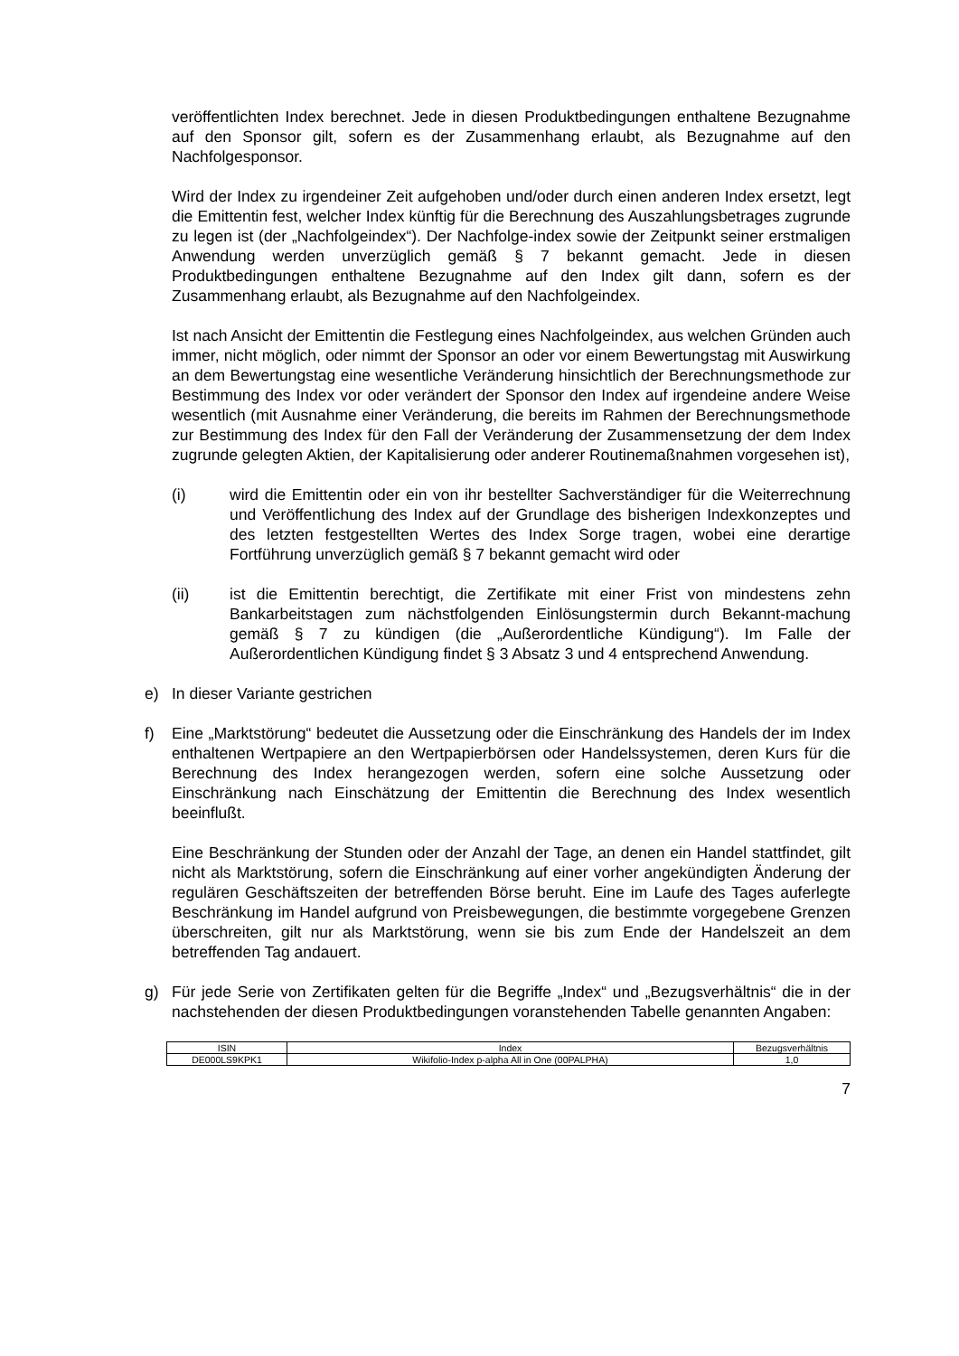veröffentlichten Index berechnet. Jede in diesen Produktbedingungen enthaltene Bezugnahme auf den Sponsor gilt, sofern es der Zusammenhang erlaubt, als Bezugnahme auf den Nachfolgesponsor.
Wird der Index zu irgendeiner Zeit aufgehoben und/oder durch einen anderen Index ersetzt, legt die Emittentin fest, welcher Index künftig für die Berechnung des Auszahlungsbetrages zugrunde zu legen ist (der „Nachfolgeindex“). Der Nachfolge-index sowie der Zeitpunkt seiner erstmaligen Anwendung werden unverzüglich gemäß § 7 bekannt gemacht. Jede in diesen Produktbedingungen enthaltene Bezugnahme auf den Index gilt dann, sofern es der Zusammenhang erlaubt, als Bezugnahme auf den Nachfolgeindex.
Ist nach Ansicht der Emittentin die Festlegung eines Nachfolgeindex, aus welchen Gründen auch immer, nicht möglich, oder nimmt der Sponsor an oder vor einem Bewertungstag mit Auswirkung an dem Bewertungstag eine wesentliche Veränderung hinsichtlich der Berechnungsmethode zur Bestimmung des Index vor oder verändert der Sponsor den Index auf irgendeine andere Weise wesentlich (mit Ausnahme einer Veränderung, die bereits im Rahmen der Berechnungsmethode zur Bestimmung des Index für den Fall der Veränderung der Zusammensetzung der dem Index zugrunde gelegten Aktien, der Kapitalisierung oder anderer Routinemaßnahmen vorgesehen ist),
(i) wird die Emittentin oder ein von ihr bestellter Sachverständiger für die Weiterrechnung und Veröffentlichung des Index auf der Grundlage des bisherigen Indexkonzeptes und des letzten festgestellten Wertes des Index Sorge tragen, wobei eine derartige Fortführung unverzüglich gemäß § 7 bekannt gemacht wird oder
(ii) ist die Emittentin berechtigt, die Zertifikate mit einer Frist von mindestens zehn Bankarbeitstagen zum nächstfolgenden Einlösungstermin durch Bekannt-machung gemäß § 7 zu kündigen (die „Außerordentliche Kündigung“). Im Falle der Außerordentlichen Kündigung findet § 3 Absatz 3 und 4 entsprechend Anwendung.
e) In dieser Variante gestrichen
f) Eine „Marktstörung“ bedeutet die Aussetzung oder die Einschränkung des Handels der im Index enthaltenen Wertpapiere an den Wertpapierbörsen oder Handelssystemen, deren Kurs für die Berechnung des Index herangezogen werden, sofern eine solche Aussetzung oder Einschränkung nach Einschätzung der Emittentin die Berechnung des Index wesentlich beeinflußt.
Eine Beschränkung der Stunden oder der Anzahl der Tage, an denen ein Handel stattfindet, gilt nicht als Marktstörung, sofern die Einschränkung auf einer vorher angekündigten Änderung der regulären Geschäftszeiten der betreffenden Börse beruht. Eine im Laufe des Tages auferlegte Beschränkung im Handel aufgrund von Preisbewegungen, die bestimmte vorgegebene Grenzen überschreiten, gilt nur als Marktstörung, wenn sie bis zum Ende der Handelszeit an dem betreffenden Tag andauert.
g) Für jede Serie von Zertifikaten gelten für die Begriffe „Index“ und „Bezugsverhältnis“ die in der nachstehenden der diesen Produktbedingungen voranstehenden Tabelle genannten Angaben:
| ISIN | Index | Bezugsverhältnis |
| --- | --- | --- |
| DE000LS9KPK1 | Wikifolio-Index p-alpha All in One (00PALPHA) | 1,0 |
7